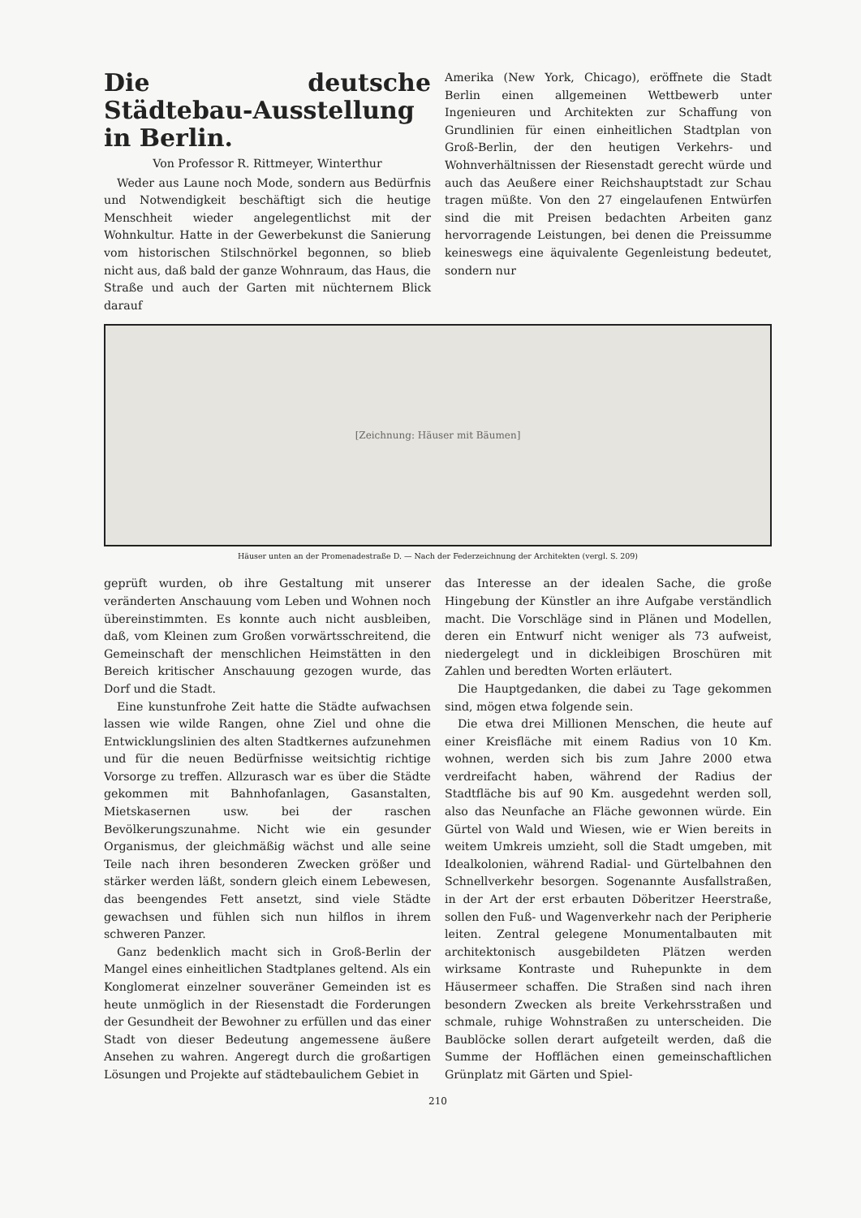Die deutsche Städtebau-Ausstellung in Berlin.
Von Professor R. Rittmeyer, Winterthur
Weder aus Laune noch Mode, sondern aus Bedürfnis und Notwendigkeit beschäftigt sich die heutige Menschheit wieder angelegentlichst mit der Wohnkultur. Hatte in der Gewerbekunst die Sanierung vom historischen Stilschnörkel begonnen, so blieb nicht aus, daß bald der ganze Wohnraum, das Haus, die Straße und auch der Garten mit nüchternem Blick darauf
Amerika (New York, Chicago), eröffnete die Stadt Berlin einen allgemeinen Wettbewerb unter Ingenieuren und Architekten zur Schaffung von Grundlinien für einen einheitlichen Stadtplan von Groß-Berlin, der den heutigen Verkehrs- und Wohnverhältnissen der Riesenstadt gerecht würde und auch das Aeußere einer Reichshauptstadt zur Schau tragen müßte. Von den 27 eingelaufenen Entwürfen sind die mit Preisen bedachten Arbeiten ganz hervorragende Leistungen, bei denen die Preissumme keineswegs eine äquivalente Gegenleistung bedeutet, sondern nur
[Zeichnung: Häuser mit Bäumen]
Häuser unten an der Promenadestraße D. — Nach der Federzeichnung der Architekten (vergl. S. 209)
geprüft wurden, ob ihre Gestaltung mit unserer veränderten Anschauung vom Leben und Wohnen noch übereinstimmten. Es konnte auch nicht ausbleiben, daß, vom Kleinen zum Großen vorwärtsschreitend, die Gemeinschaft der menschlichen Heimstätten in den Bereich kritischer Anschauung gezogen wurde, das Dorf und die Stadt.
Eine kunstunfrohe Zeit hatte die Städte aufwachsen lassen wie wilde Rangen, ohne Ziel und ohne die Entwicklungslinien des alten Stadtkernes aufzunehmen und für die neuen Bedürfnisse weitsichtig richtige Vorsorge zu treffen. Allzurasch war es über die Städte gekommen mit Bahnhofanlagen, Gasanstalten, Mietskasernen usw. bei der raschen Bevölkerungszunahme. Nicht wie ein gesunder Organismus, der gleichmäßig wächst und alle seine Teile nach ihren besonderen Zwecken größer und stärker werden läßt, sondern gleich einem Lebewesen, das beengendes Fett ansetzt, sind viele Städte gewachsen und fühlen sich nun hilflos in ihrem schweren Panzer.
Ganz bedenklich macht sich in Groß-Berlin der Mangel eines einheitlichen Stadtplanes geltend. Als ein Konglomerat einzelner souveräner Gemeinden ist es heute unmöglich in der Riesenstadt die Forderungen der Gesundheit der Bewohner zu erfüllen und das einer Stadt von dieser Bedeutung angemessene äußere Ansehen zu wahren. Angeregt durch die großartigen Lösungen und Projekte auf städtebaulichem Gebiet in
das Interesse an der idealen Sache, die große Hingebung der Künstler an ihre Aufgabe verständlich macht. Die Vorschläge sind in Plänen und Modellen, deren ein Entwurf nicht weniger als 73 aufweist, niedergelegt und in dickleibigen Broschüren mit Zahlen und beredten Worten erläutert.
Die Hauptgedanken, die dabei zu Tage gekommen sind, mögen etwa folgende sein.
Die etwa drei Millionen Menschen, die heute auf einer Kreisfläche mit einem Radius von 10 Km. wohnen, werden sich bis zum Jahre 2000 etwa verdreifacht haben, während der Radius der Stadtfläche bis auf 90 Km. ausgedehnt werden soll, also das Neunfache an Fläche gewonnen würde. Ein Gürtel von Wald und Wiesen, wie er Wien bereits in weitem Umkreis umzieht, soll die Stadt umgeben, mit Idealkolonien, während Radial- und Gürtelbahnen den Schnellverkehr besorgen. Sogenannte Ausfallstraßen, in der Art der erst erbauten Döberitzer Heerstraße, sollen den Fuß- und Wagenverkehr nach der Peripherie leiten. Zentral gelegene Monumentalbauten mit architektonisch ausgebildeten Plätzen werden wirksame Kontraste und Ruhepunkte in dem Häusermeer schaffen. Die Straßen sind nach ihren besondern Zwecken als breite Verkehrsstraßen und schmale, ruhige Wohnstraßen zu unterscheiden. Die Baublöcke sollen derart aufgeteilt werden, daß die Summe der Hofflächen einen gemeinschaftlichen Grünplatz mit Gärten und Spiel-
210